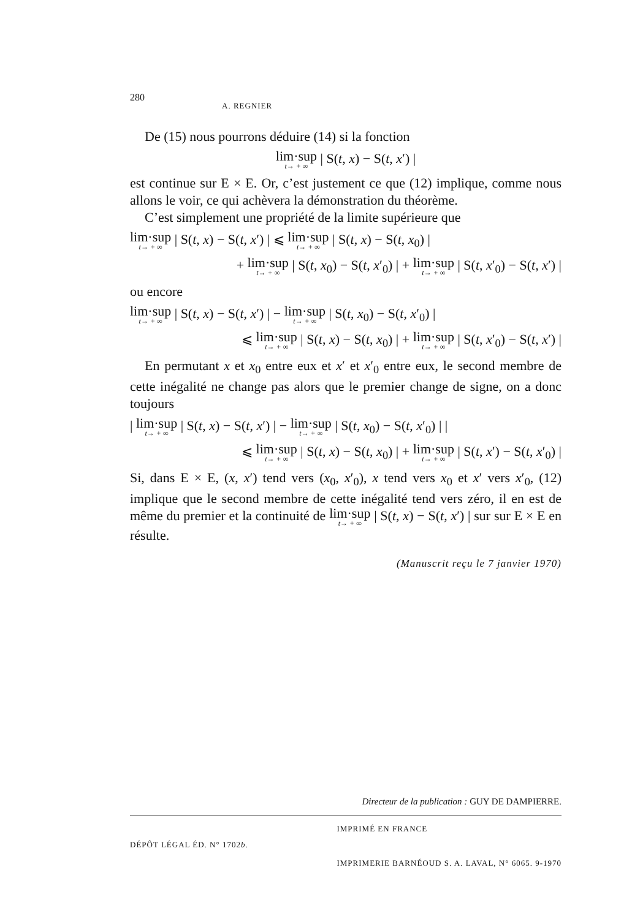280 A. REGNIER
De (15) nous pourrons déduire (14) si la fonction
lim·sup t→ + ∞ | S(t, x) − S(t, x′) |
est continue sur E × E. Or, c’est justement ce que (12) implique, comme nous allons le voir, ce qui achèvera la démonstration du théorème.
C’est simplement une propriété de la limite supérieure que
lim·sup t→ + ∞ | S(t, x) − S(t, x′) | ⩽ lim·sup t→ + ∞ | S(t, x) − S(t, x<sub>0</sub>) |
+ lim·sup t→ + ∞ | S(t, x<sub>0</sub>) − S(t, x′<sub>0</sub>) | + lim·sup t→ + ∞ | S(t, x′<sub>0</sub>) − S(t, x′) |
ou encore
lim·sup t→ + ∞ | S(t, x) − S(t, x′) | − lim·sup t→ + ∞ | S(t, x<sub>0</sub>) − S(t, x′<sub>0</sub>) |
⩽ lim·sup t→ + ∞ | S(t, x) − S(t, x<sub>0</sub>) | + lim·sup t→ + ∞ | S(t, x′<sub>0</sub>) − S(t, x′) |
En permutant x et x<sub>0</sub> entre eux et x′ et x′<sub>0</sub> entre eux, le second membre de cette inégalité ne change pas alors que le premier change de signe, on a donc toujours
| lim·sup t→ + ∞ | S(t, x) − S(t, x′) | − lim·sup t→ + ∞ | S(t, x<sub>0</sub>) − S(t, x′<sub>0</sub>) | |
⩽ lim·sup t→ + ∞ | S(t, x) − S(t, x<sub>0</sub>) | + lim·sup t→ + ∞ | S(t, x′) − S(t, x′<sub>0</sub>) |
Si, dans E × E, (x, x′) tend vers (x<sub>0</sub>, x′<sub>0</sub>), x tend vers x<sub>0</sub> et x′ vers x′<sub>0</sub>, (12) implique que le second membre de cette inégalité tend vers zéro, il en est de même du premier et la continuité de lim·sup t→ + ∞ | S(t, x) − S(t, x′) | sur sur E × E en résulte.
(Manuscrit reçu le 7 janvier 1970)
Directeur de la publication : GUY DE DAMPIERRE.
DÉPÔT LÉGAL ÉD. N° 1702b. IMPRIMÉ EN FRANCE
IMPRIMERIE BARNÉOUD S. A. LAVAL, N° 6065. 9-1970